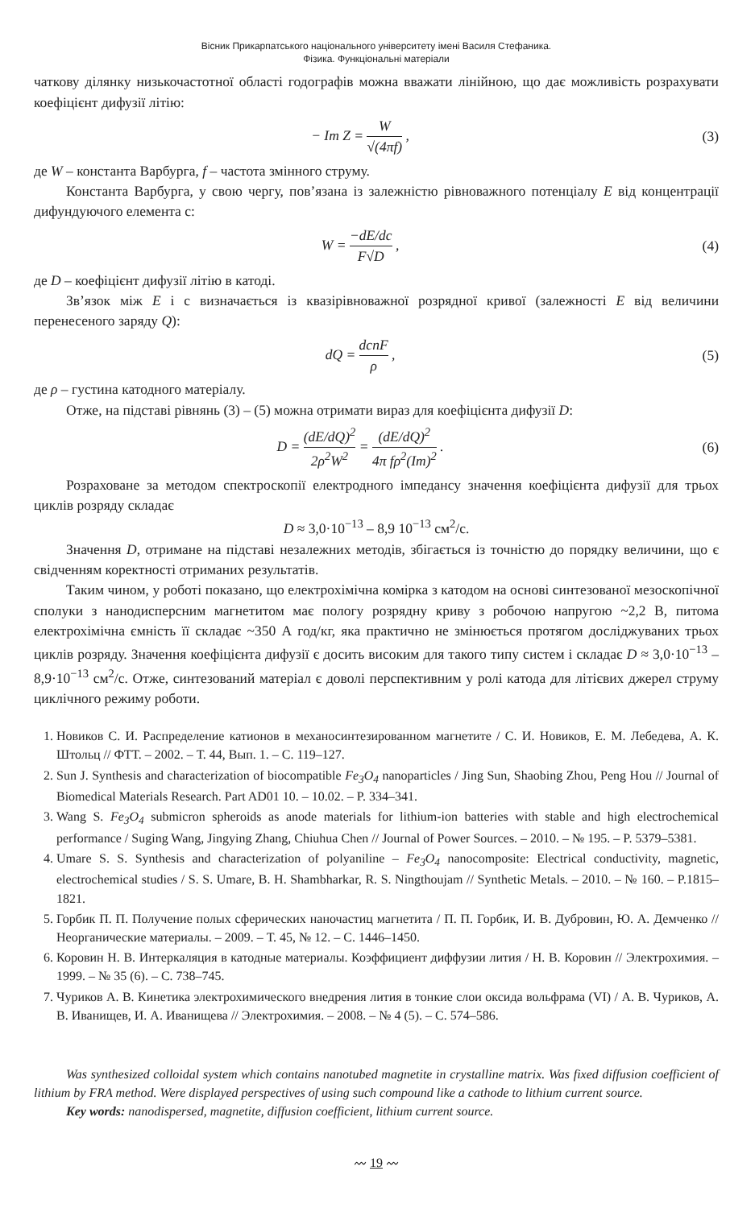Вісник Прикарпатського національного університету імені Василя Стефаника.
Фізика. Функціональні матеріали
чаткову ділянку низькочастотної області годографів можна вважати лінійною, що дає можливість розрахувати коефіцієнт дифузії літію:
− Im Z = W √(4πf) , (3)
де W – константа Варбурга, f – частота змінного струму.
Константа Варбурга, у свою чергу, пов’язана із залежністю рівноважного потенціалу E від концентрації дифундуючого елемента c:
W = −dE/dc F√D , (4)
де D – коефіцієнт дифузії літію в катоді.
Зв’язок між E і c визначається із квазірівноважної розрядної кривої (залежності E від величини перенесеного заряду Q):
dQ = dcnF ρ , (5)
де ρ – густина катодного матеріалу.
Отже, на підставі рівнянь (3) – (5) можна отримати вираз для коефіцієнта дифузії D:
D = (dE/dQ)<sup>2</sup> 2ρ<sup>2</sup>W<sup>2</sup> = (dE/dQ)<sup>2</sup> 4π fρ<sup>2</sup>(Im)<sup>2</sup> .
(6)
Розраховане за методом спектроскопії електродного імпедансу значення коефіцієнта дифузії для трьох циклів розряду складає
D ≈ 3,0·10<sup>−13</sup> – 8,9 10<sup>−13</sup> см<sup>2</sup>/с.
Значення D, отримане на підставі незалежних методів, збігається із точністю до порядку величини, що є свідченням коректності отриманих результатів.
Таким чином, у роботі показано, що електрохімічна комірка з катодом на основі синтезованої мезоскопічної сполуки з нанодисперсним магнетитом має пологу розрядну криву з робочою напругою ~2,2 В, питома електрохімічна ємність її складає ~350 А год/кг, яка практично не змінюється протягом досліджуваних трьох циклів розряду. Значення коефіцієнта дифузії є досить високим для такого типу систем і складає D ≈ 3,0·10<sup>−13</sup> – 8,9·10<sup>−13</sup> см<sup>2</sup>/с. Отже, синтезований матеріал є доволі перспективним у ролі катода для літієвих джерел струму циклічного режиму роботи.
1. Новиков С. И. Распределение катионов в механосинтезированном магнетите / С. И. Новиков, Е. М. Лебедева, А. К. Штольц // ФТТ. – 2002. – Т. 44, Вып. 1. – С. 119–127.
2. Sun J. Synthesis and characterization of biocompatible Fe<sub>3</sub>O<sub>4</sub> nanoparticles / Jing Sun, Shaobing Zhou, Peng Hou // Journal of Biomedical Materials Research. Part AD01 10. – 10.02. – P. 334–341.
3. Wang S. Fe<sub>3</sub>O<sub>4</sub> submicron spheroids as anode materials for lithium-ion batteries with stable and high electrochemical performance / Suging Wang, Jingying Zhang, Chiuhua Chen // Journal of Power Sources. – 2010. – № 195. – P. 5379–5381.
4. Umare S. S. Synthesis and characterization of polyaniline – Fe<sub>3</sub>O<sub>4</sub> nanocomposite: Electrical conductivity, magnetic, electrochemical studies / S. S. Umare, B. H. Shambharkar, R. S. Ningthoujam // Synthetic Metals. – 2010. – № 160. – P.1815–1821.
5. Горбик П. П. Получение полых сферических наночастиц магнетита / П. П. Горбик, И. В. Дубровин, Ю. А. Демченко // Неорганические материалы. – 2009. – Т. 45, № 12. – С. 1446–1450.
6. Коровин Н. В. Интеркаляция в катодные материалы. Коэффициент диффузии лития / Н. В. Коровин // Электрохимия. – 1999. – № 35 (6). – С. 738–745.
7. Чуриков А. В. Кинетика электрохимического внедрения лития в тонкие слои оксида вольфрама (VI) / А. В. Чуриков, А. В. Иванищев, И. А. Иванищева // Электрохимия. – 2008. – № 4 (5). – С. 574–586.
Was synthesized colloidal system which contains nanotubed magnetite in crystalline matrix. Was fixed diffusion coefficient of lithium by FRA method. Were displayed perspectives of using such compound like a cathode to lithium current source.
Key words: nanodispersed, magnetite, diffusion coefficient, lithium current source.
〰 19 〰